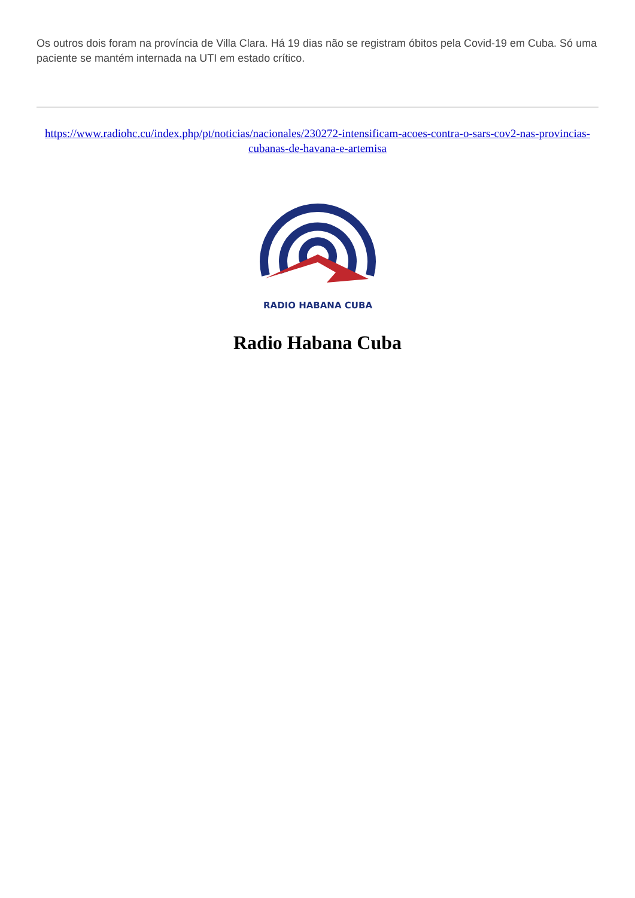Os outros dois foram na província de Villa Clara. Há 19 dias não se registram óbitos pela Covid-19 em Cuba. Só uma paciente se mantém internada na UTI em estado crítico.
https://www.radiohc.cu/index.php/pt/noticias/nacionales/230272-intensificam-acoes-contra-o-sars-cov2-nas-provincias-cubanas-de-havana-e-artemisa
RADIO HABANA CUBA
Radio Habana Cuba